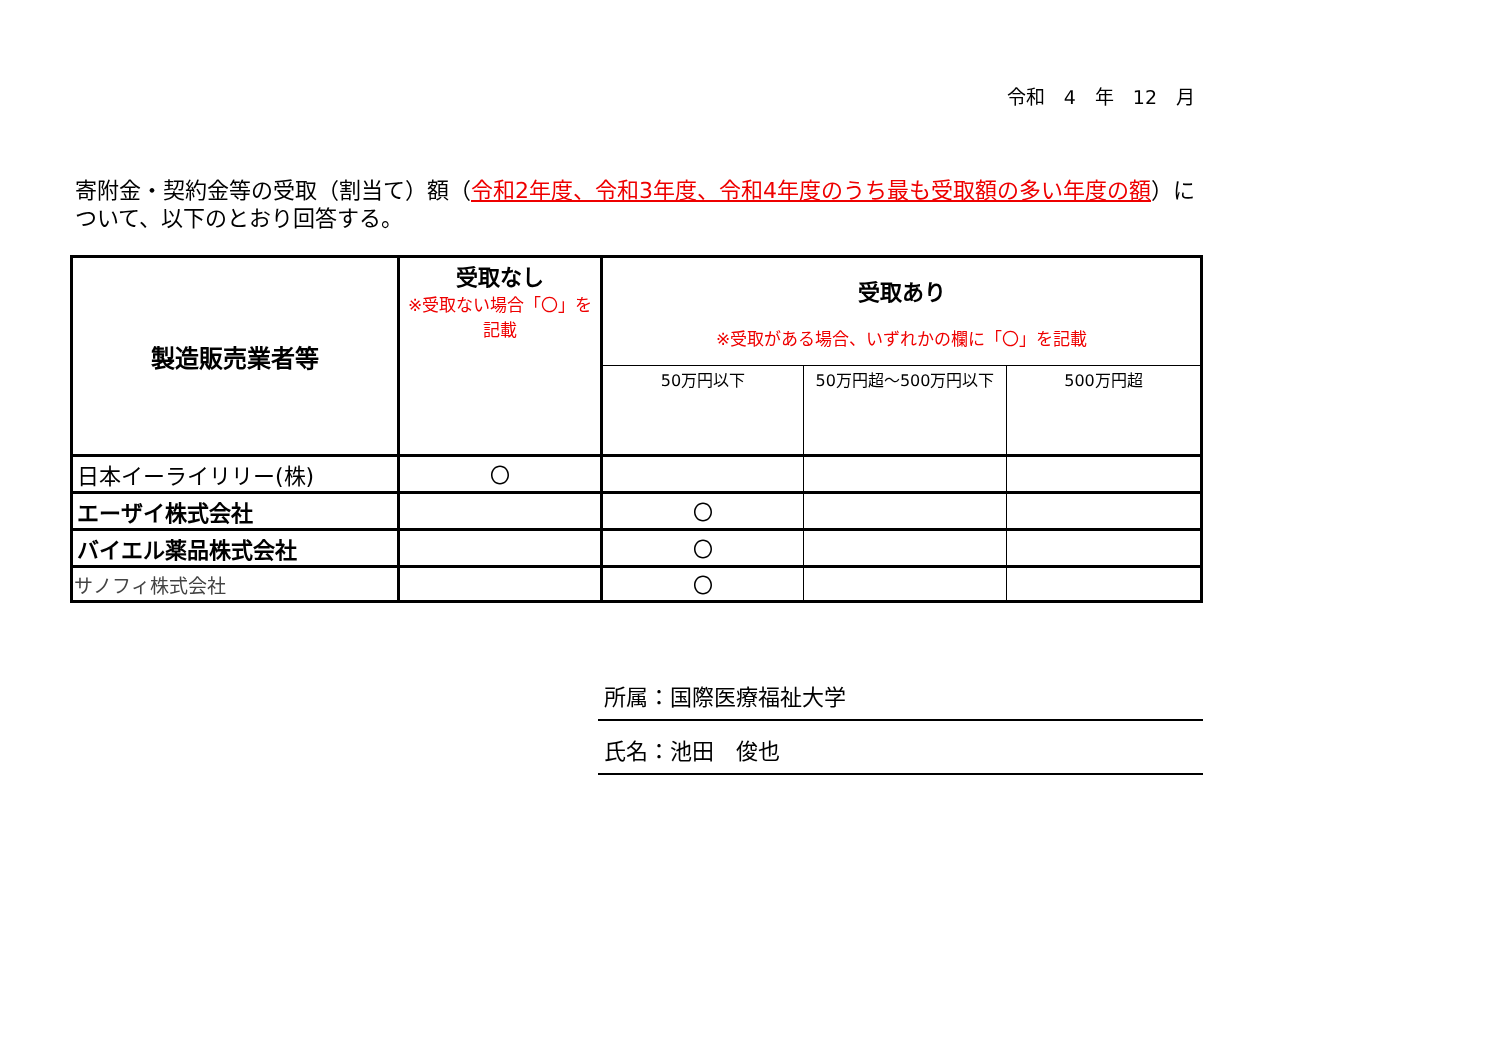令和　4　年　12　月
寄附金・契約金等の受取（割当て）額（令和2年度、令和3年度、令和4年度のうち最も受取額の多い年度の額）について、以下のとおり回答する。
| 製造販売業者等 | 受取なし ※受取ない場合「〇」を記載 | 受取あり ※受取がある場合、いずれかの欄に「〇」を記載 | | |
| --- | --- | --- | --- | --- |
| | | 50万円以下 | 50万円超～500万円以下 | 500万円超 |
| 日本イーライリリー(株) | 〇 | | | |
| エーザイ株式会社 | | 〇 | | |
| バイエル薬品株式会社 | | 〇 | | |
| サノフィ株式会社 | | 〇 | | |
所属：国際医療福祉大学
氏名：池田　俊也